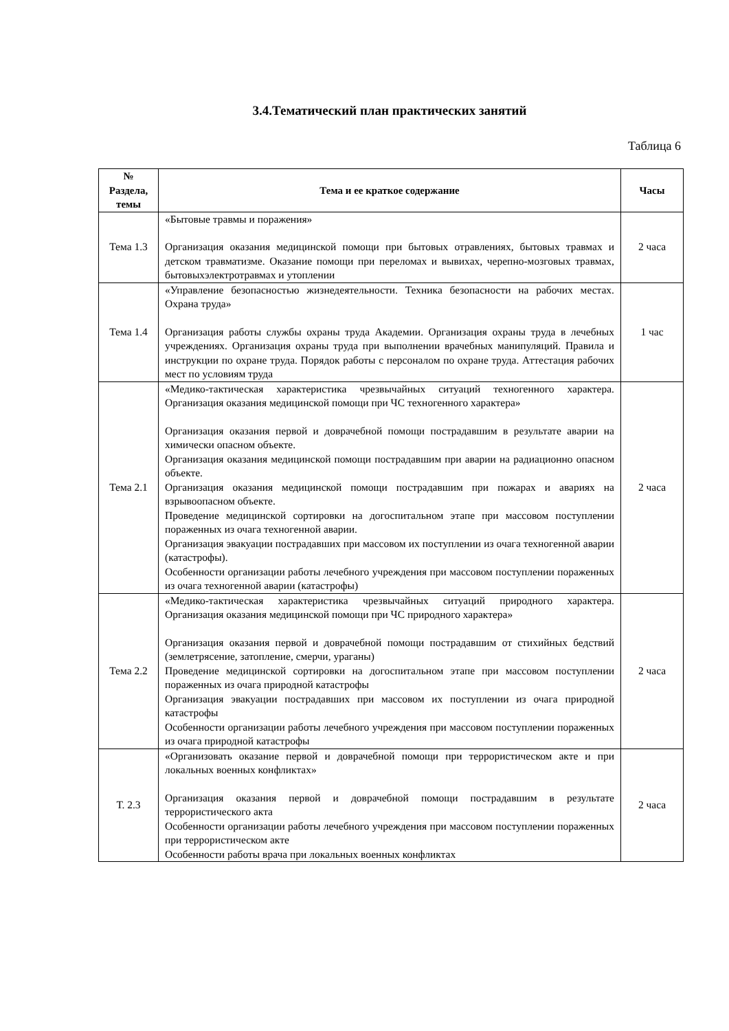3.4.Тематический план практических занятий
Таблица 6
| № Раздела, темы | Тема и ее краткое содержание | Часы |
| --- | --- | --- |
| Тема 1.3 | «Бытовые травмы и поражения» Организация оказания медицинской помощи при бытовых отравлениях, бытовых травмах и детском травматизме. Оказание помощи при переломах и вывихах, черепно-мозговых травмах, бытовыхэлектротравмах и утоплении | 2 часа |
| Тема 1.4 | «Управление безопасностью жизнедеятельности. Техника безопасности на рабочих местах. Охрана труда» Организация работы службы охраны труда Академии. Организация охраны труда в лечебных учреждениях. Организация охраны труда при выполнении врачебных манипуляций. Правила и инструкции по охране труда. Порядок работы с персоналом по охране труда. Аттестация рабочих мест по условиям труда | 1 час |
| Тема 2.1 | «Медико-тактическая характеристика чрезвычайных ситуаций техногенного характера. Организация оказания медицинской помощи при ЧС техногенного характера» Организация оказания первой и доврачебной помощи пострадавшим в результате аварии на химически опасном объекте. Организация оказания медицинской помощи пострадавшим при аварии на радиационно опасном объекте. Организация оказания медицинской помощи пострадавшим при пожарах и авариях на взрывоопасном объекте. Проведение медицинской сортировки на догоспитальном этапе при массовом поступлении пораженных из очага техногенной аварии. Организация эвакуации пострадавших при массовом их поступлении из очага техногенной аварии (катастрофы). Особенности организации работы лечебного учреждения при массовом поступлении пораженных из очага техногенной аварии (катастрофы) | 2 часа |
| Тема 2.2 | «Медико-тактическая характеристика чрезвычайных ситуаций природного характера. Организация оказания медицинской помощи при ЧС природного характера» Организация оказания первой и доврачебной помощи пострадавшим от стихийных бедствий (землетрясение, затопление, смерчи, ураганы) Проведение медицинской сортировки на догоспитальном этапе при массовом поступлении пораженных из очага природной катастрофы Организация эвакуации пострадавших при массовом их поступлении из очага природной катастрофы Особенности организации работы лечебного учреждения при массовом поступлении пораженных из очага природной катастрофы | 2 часа |
| Т. 2.3 | «Организовать оказание первой и доврачебной помощи при террористическом акте и при локальных военных конфликтах» Организация оказания первой и доврачебной помощи пострадавшим в результате террористического акта Особенности организации работы лечебного учреждения при массовом поступлении пораженных при террористическом акте Особенности работы врача при локальных военных конфликтах | 2 часа |